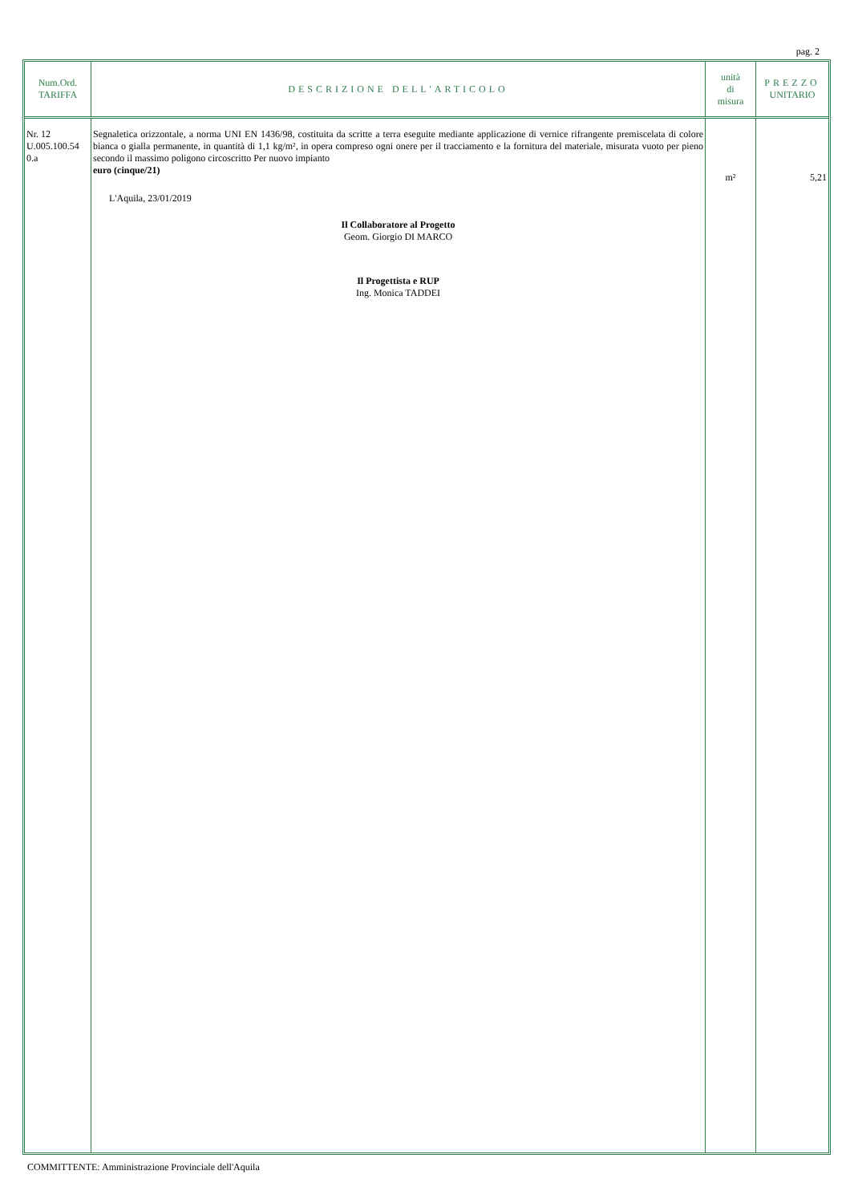pag. 2
| Num.Ord. TARIFFA | DESCRIZIONE DELL'ARTICOLO | unità di misura | PREZZO UNITARIO |
| --- | --- | --- | --- |
| Nr. 12 U.005.100.54 0.a | Segnaletica orizzontale, a norma UNI EN 1436/98, costituita da scritte a terra eseguite mediante applicazione di vernice rifrangente premiscelata di colore bianca o gialla permanente, in quantità di 1,1 kg/m², in opera compreso ogni onere per il tracciamento e la fornitura del materiale, misurata vuoto per pieno secondo il massimo poligono circoscritto Per nuovo impianto euro (cinque/21) L'Aquila, 23/01/2019 Il Collaboratore al Progetto Geom. Giorgio DI MARCO Il Progettista e RUP Ing. Monica TADDEI | m² | 5,21 |
COMMITTENTE: Amministrazione Provinciale dell'Aquila